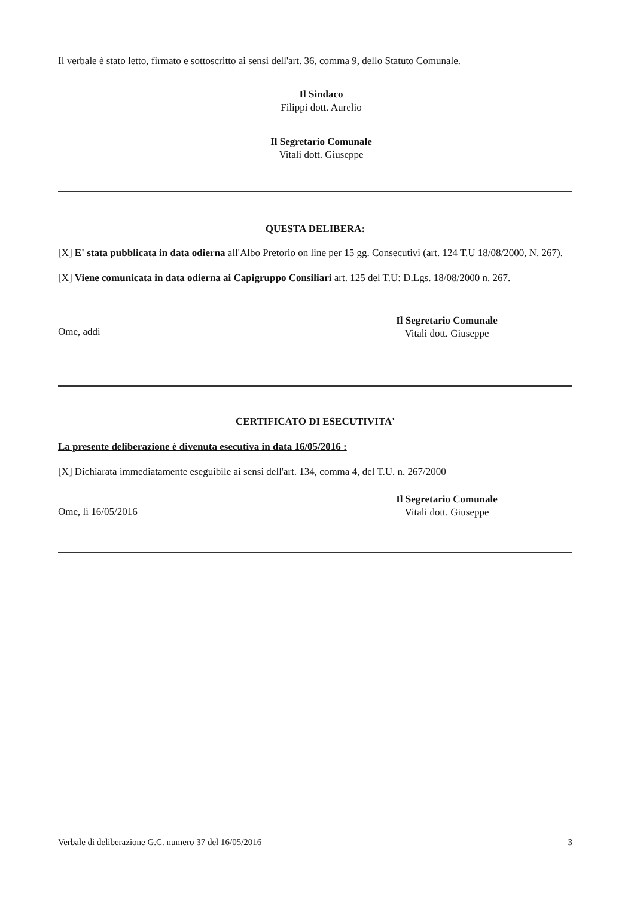Il verbale è stato letto, firmato e sottoscritto ai sensi dell'art. 36, comma 9, dello Statuto Comunale.
Il Sindaco
Filippi dott. Aurelio
Il Segretario Comunale
Vitali dott. Giuseppe
QUESTA DELIBERA:
[X] E' stata pubblicata in data odierna all'Albo Pretorio on line per 15 gg. Consecutivi (art. 124 T.U 18/08/2000, N. 267).
[X] Viene comunicata in data odierna ai Capigruppo Consiliari art. 125 del T.U: D.Lgs. 18/08/2000 n. 267.
Ome, addì
Il Segretario Comunale
Vitali dott. Giuseppe
CERTIFICATO DI ESECUTIVITA'
La presente deliberazione è divenuta esecutiva in data 16/05/2016 :
[X] Dichiarata immediatamente eseguibile ai sensi dell'art. 134, comma 4, del T.U. n. 267/2000
Ome, lì 16/05/2016
Il Segretario Comunale
Vitali dott. Giuseppe
Verbale di deliberazione G.C. numero 37 del 16/05/2016 3